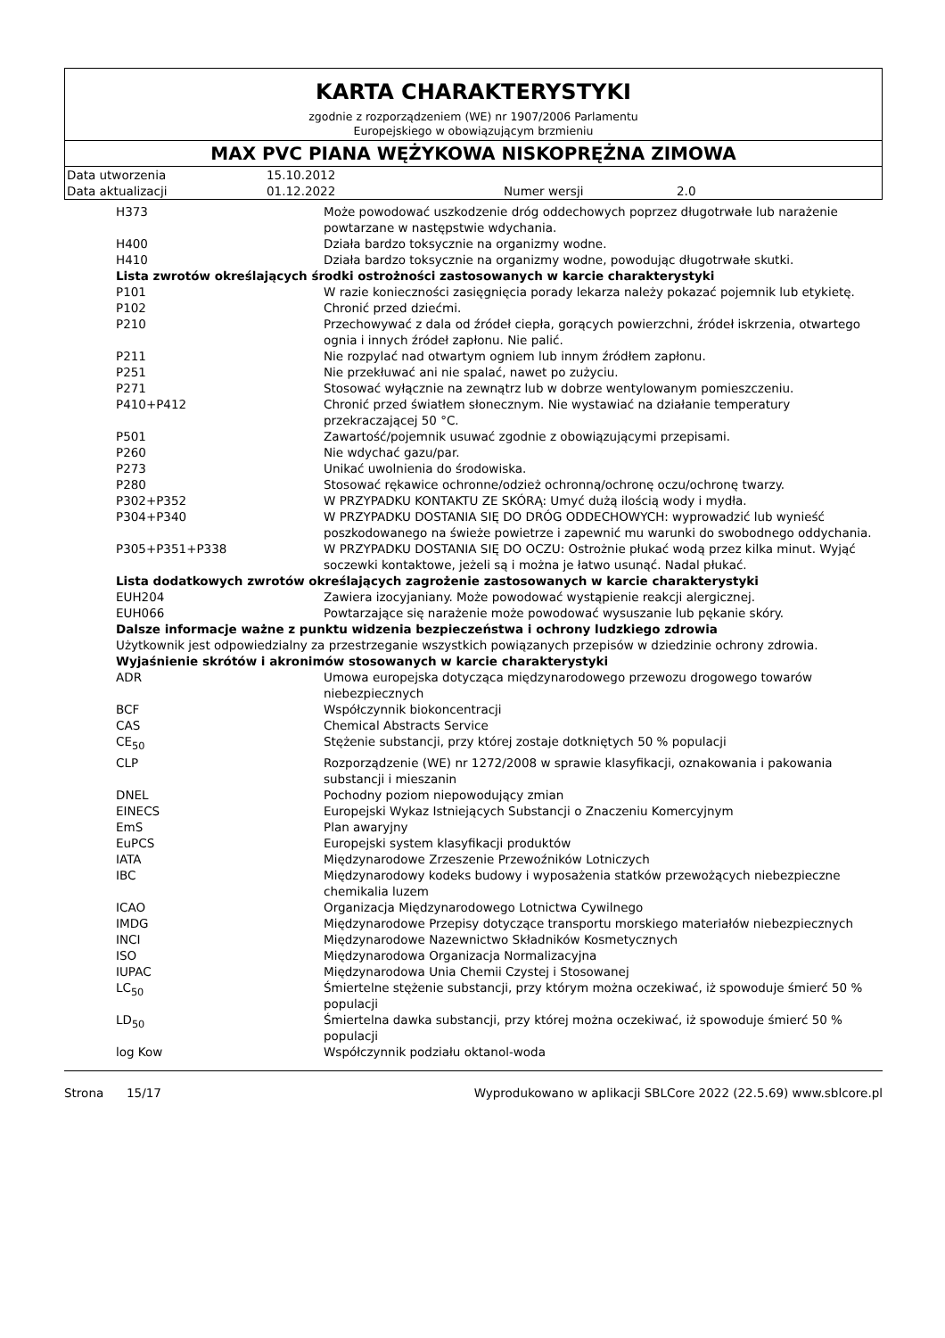KARTA CHARAKTERYSTYKI
zgodnie z rozporządzeniem (WE) nr 1907/2006 Parlamentu
Europejskiego w obowiązującym brzmieniu
MAX PVC PIANA WĘŻYKOWA NISKOPRĘŻNA ZIMOWA
| Data utworzenia | 15.10.2012 | | |
| Data aktualizacji | 01.12.2022 | Numer wersji | 2.0 |
| H373 | Może powodować uszkodzenie dróg oddechowych poprzez długotrwałe lub narażenie powtarzane w następstwie wdychania. |
| H400 | Działa bardzo toksycznie na organizmy wodne. |
| H410 | Działa bardzo toksycznie na organizmy wodne, powodując długotrwałe skutki. |
| Lista zwrotów określających środki ostrożności zastosowanych w karcie charakterystyki | |
| P101 | W razie konieczności zasięgnięcia porady lekarza należy pokazać pojemnik lub etykietę. |
| P102 | Chronić przed dziećmi. |
| P210 | Przechowywać z dala od źródeł ciepła, gorących powierzchni, źródeł iskrzenia, otwartego ognia i innych źródeł zapłonu. Nie palić. |
| P211 | Nie rozpylać nad otwartym ogniem lub innym źródłem zapłonu. |
| P251 | Nie przekłuwać ani nie spalać, nawet po zużyciu. |
| P271 | Stosować wyłącznie na zewnątrz lub w dobrze wentylowanym pomieszczeniu. |
| P410+P412 | Chronić przed światłem słonecznym. Nie wystawiać na działanie temperatury przekraczającej 50 °C. |
| P501 | Zawartość/pojemnik usuwać zgodnie z obowiązującymi przepisami. |
| P260 | Nie wdychać gazu/par. |
| P273 | Unikać uwolnienia do środowiska. |
| P280 | Stosować rękawice ochronne/odzież ochronną/ochronę oczu/ochronę twarzy. |
| P302+P352 | W PRZYPADKU KONTAKTU ZE SKÓRĄ: Umyć dużą ilością wody i mydła. |
| P304+P340 | W PRZYPADKU DOSTANIA SIĘ DO DRÓG ODDECHOWYCH: wyprowadzić lub wynieść poszkodowanego na świeże powietrze i zapewnić mu warunki do swobodnego oddychania. |
| P305+P351+P338 | W PRZYPADKU DOSTANIA SIĘ DO OCZU: Ostrożnie płukać wodą przez kilka minut. Wyjąć soczewki kontaktowe, jeżeli są i można je łatwo usunąć. Nadal płukać. |
| Lista dodatkowych zwrotów określających zagrożenie zastosowanych w karcie charakterystyki | |
| EUH204 | Zawiera izocyjaniany. Może powodować wystąpienie reakcji alergicznej. |
| EUH066 | Powtarzające się narażenie może powodować wysuszanie lub pękanie skóry. |
| Dalsze informacje ważne z punktu widzenia bezpieczeństwa i ochrony ludzkiego zdrowia | |
| Użytkownik jest odpowiedzialny za przestrzeganie wszystkich powiązanych przepisów w dziedzinie ochrony zdrowia. | |
| Wyjaśnienie skrótów i akronimów stosowanych w karcie charakterystyki | |
| ADR | Umowa europejska dotycząca międzynarodowego przewozu drogowego towarów niebezpiecznych |
| BCF | Współczynnik biokoncentracji |
| CAS | Chemical Abstracts Service |
| CE<sub>50</sub> | Stężenie substancji, przy której zostaje dotkniętych 50 % populacji |
| CLP | Rozporządzenie (WE) nr 1272/2008 w sprawie klasyfikacji, oznakowania i pakowania substancji i mieszanin |
| DNEL | Pochodny poziom niepowodujący zmian |
| EINECS | Europejski Wykaz Istniejących Substancji o Znaczeniu Komercyjnym |
| EmS | Plan awaryjny |
| EuPCS | Europejski system klasyfikacji produktów |
| IATA | Międzynarodowe Zrzeszenie Przewoźników Lotniczych |
| IBC | Międzynarodowy kodeks budowy i wyposażenia statków przewożących niebezpieczne chemikalia luzem |
| ICAO | Organizacja Międzynarodowego Lotnictwa Cywilnego |
| IMDG | Międzynarodowe Przepisy dotyczące transportu morskiego materiałów niebezpiecznych |
| INCI | Międzynarodowe Nazewnictwo Składników Kosmetycznych |
| ISO | Międzynarodowa Organizacja Normalizacyjna |
| IUPAC | Międzynarodowa Unia Chemii Czystej i Stosowanej |
| LC<sub>50</sub> | Śmiertelne stężenie substancji, przy którym można oczekiwać, iż spowoduje śmierć 50 % populacji |
| LD<sub>50</sub> | Śmiertelna dawka substancji, przy której można oczekiwać, iż spowoduje śmierć 50 % populacji |
| log Kow | Współczynnik podziału oktanol-woda |
Strona 15/17 Wyprodukowano w aplikacji SBLCore 2022 (22.5.69) www.sblcore.pl